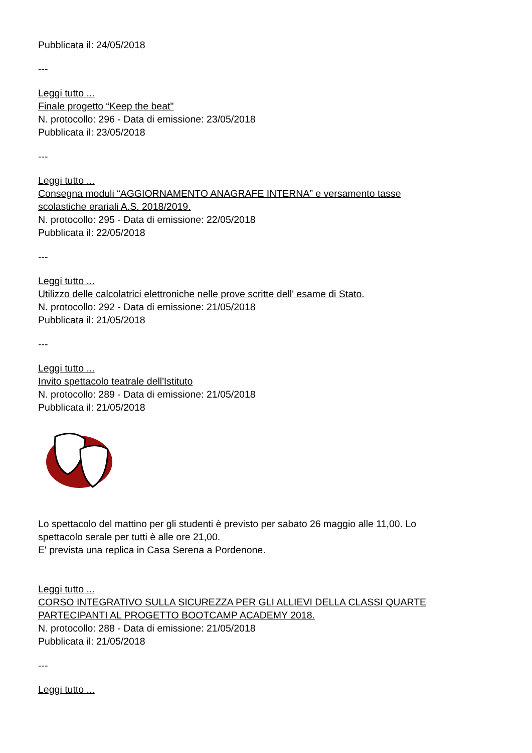Pubblicata il: 24/05/2018
---
Leggi tutto ...
Finale progetto “Keep the beat"
N. protocollo: 296 - Data di emissione: 23/05/2018
Pubblicata il: 23/05/2018
---
Leggi tutto ...
Consegna moduli “AGGIORNAMENTO ANAGRAFE INTERNA” e versamento tasse
scolastiche erariali A.S. 2018/2019.
N. protocollo: 295 - Data di emissione: 22/05/2018
Pubblicata il: 22/05/2018
---
Leggi tutto ...
Utilizzo delle calcolatrici elettroniche nelle prove scritte dell' esame di Stato.
N. protocollo: 292 - Data di emissione: 21/05/2018
Pubblicata il: 21/05/2018
---
Leggi tutto ...
Invito spettacolo teatrale dell'Istituto
N. protocollo: 289 - Data di emissione: 21/05/2018
Pubblicata il: 21/05/2018
Lo spettacolo del mattino per gli studenti è previsto per sabato 26 maggio alle 11,00. Lo
spettacolo serale per tutti è alle ore 21,00.
E' prevista una replica in Casa Serena a Pordenone.
Leggi tutto ...
CORSO INTEGRATIVO SULLA SICUREZZA PER GLI ALLIEVI DELLA CLASSI QUARTE
PARTECIPANTI AL PROGETTO BOOTCAMP ACADEMY 2018.
N. protocollo: 288 - Data di emissione: 21/05/2018
Pubblicata il: 21/05/2018
---
Leggi tutto ...